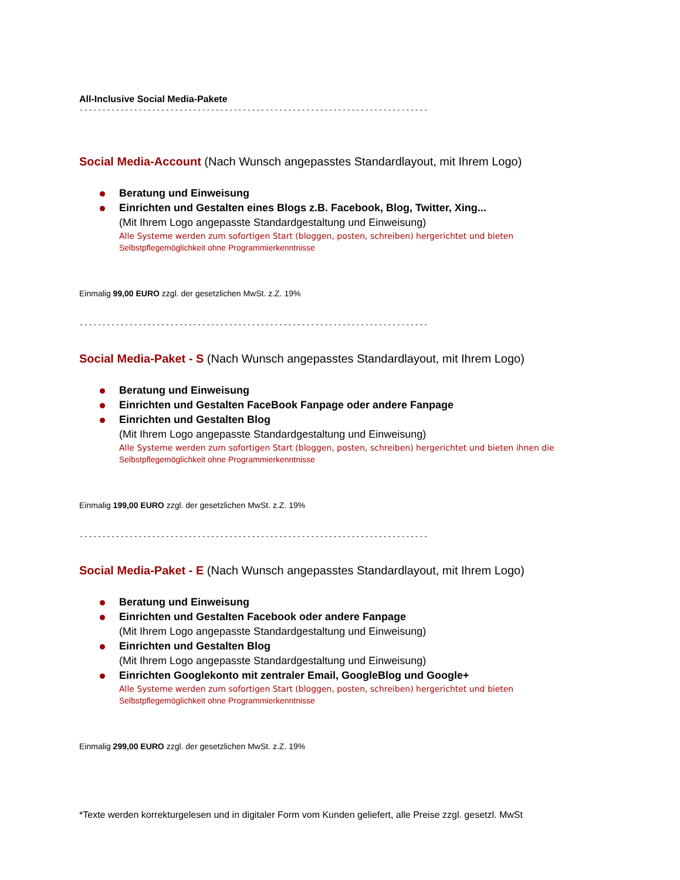All-Inclusive Social Media-Pakete
-----------------------------------------------------------------------------
Social Media-Account (Nach Wunsch angepasstes Standardlayout, mit Ihrem Logo)
Beratung und Einweisung
Einrichten und Gestalten eines Blogs z.B. Facebook, Blog, Twitter, Xing...
(Mit Ihrem Logo angepasste Standardgestaltung und Einweisung)
Alle Systeme werden zum sofortigen Start (bloggen, posten, schreiben) hergerichtet und bieten
Selbstpflegemöglichkeit ohne Programmierkenntnisse
Einmalig 99,00 EURO zzgl. der gesetzlichen MwSt. z.Z. 19%
-----------------------------------------------------------------------------
Social Media-Paket - S (Nach Wunsch angepasstes Standardlayout, mit Ihrem Logo)
Beratung und Einweisung
Einrichten und Gestalten FaceBook Fanpage oder andere Fanpage
Einrichten und Gestalten Blog
(Mit Ihrem Logo angepasste Standardgestaltung und Einweisung)
Alle Systeme werden zum sofortigen Start (bloggen, posten, schreiben) hergerichtet und bieten ihnen die
Selbstpflegemöglichkeit ohne Programmierkenntnisse
Einmalig 199,00 EURO zzgl. der gesetzlichen MwSt. z.Z. 19%
-----------------------------------------------------------------------------
Social Media-Paket - E (Nach Wunsch angepasstes Standardlayout, mit Ihrem Logo)
Beratung und Einweisung
Einrichten und Gestalten Facebook oder andere Fanpage
(Mit Ihrem Logo angepasste Standardgestaltung und Einweisung)
Einrichten und Gestalten Blog
(Mit Ihrem Logo angepasste Standardgestaltung und Einweisung)
Einrichten Googlekonto mit zentraler Email, GoogleBlog und Google+
Alle Systeme werden zum sofortigen Start (bloggen, posten, schreiben) hergerichtet und bieten
Selbstpflegemöglichkeit ohne Programmierkenntnisse
Einmalig 299,00 EURO zzgl. der gesetzlichen MwSt. z.Z. 19%
*Texte werden korrekturgelesen und in digitaler Form vom Kunden geliefert, alle Preise zzgl. gesetzl. MwSt